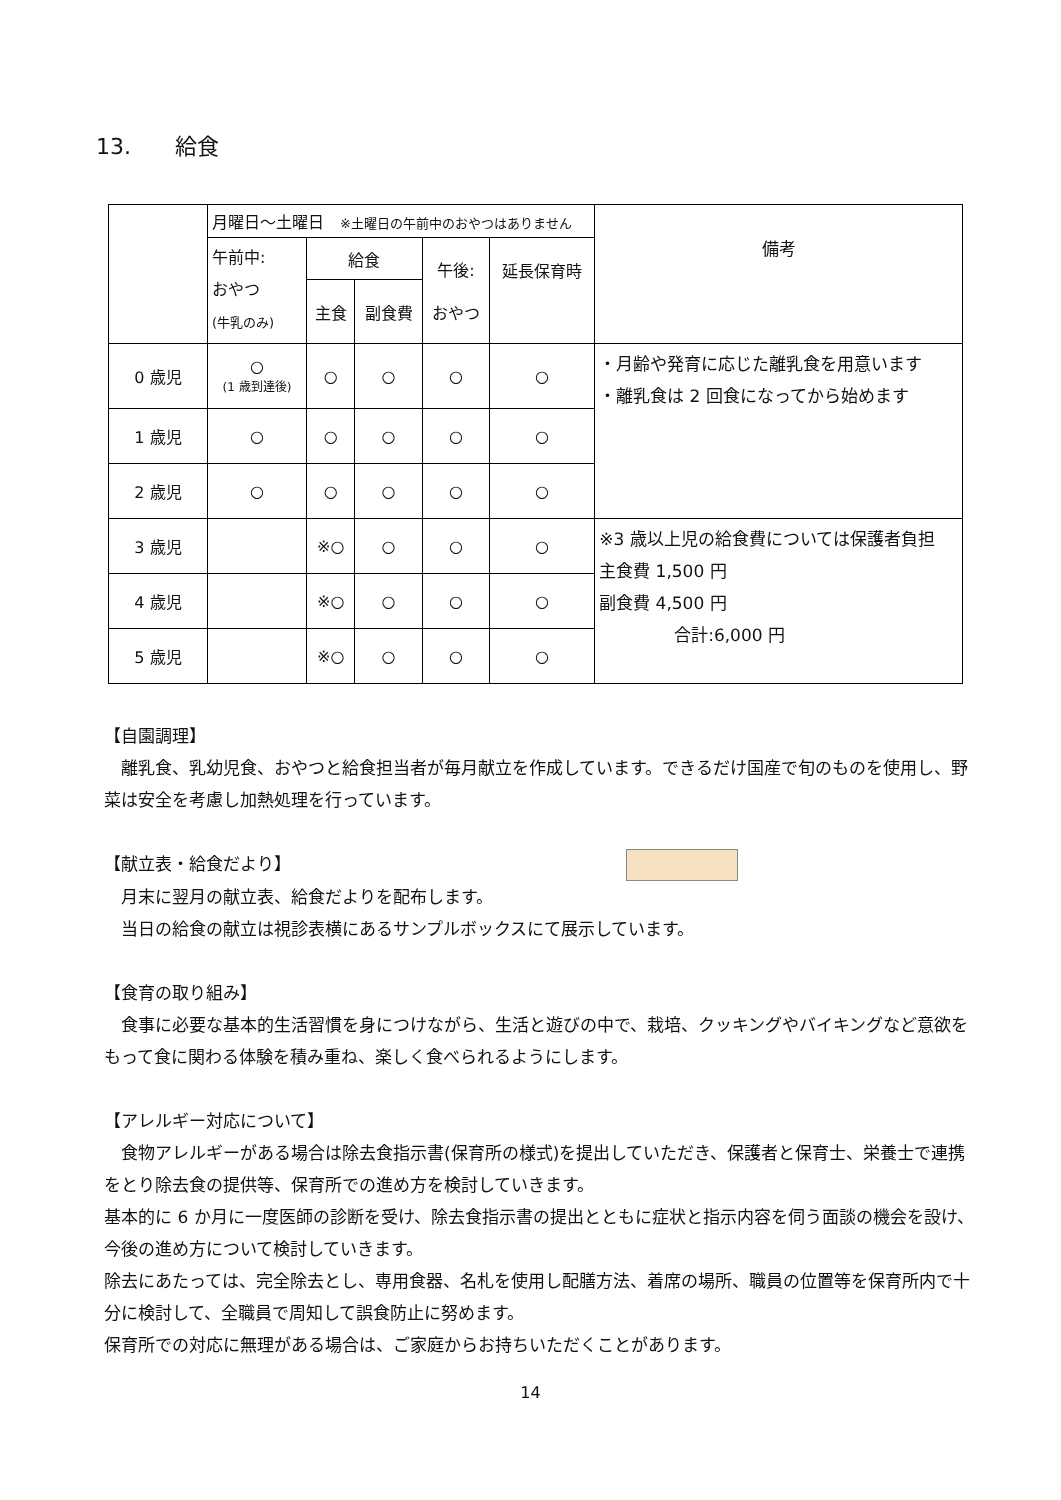13.　　給食
| | 月曜日～土曜日 ※土曜日の午前中のおやつはありません | | | | | 備考 |
| | 午前中: おやつ (牛乳のみ) | 給食 | | 午後: おやつ | 延長保育時 | |
| | | 主食 | 副食費 | | | |
| 0 歳児 | ○ (1 歳到達後) | ○ | ○ | ○ | ○ | ・月齢や発育に応じた離乳食を用意います ・離乳食は 2 回食になってから始めます |
| 1 歳児 | ○ | ○ | ○ | ○ | ○ | |
| 2 歳児 | ○ | ○ | ○ | ○ | ○ | |
| 3 歳児 | | ※○ | ○ | ○ | ○ | ※3 歳以上児の給食費については保護者負担 主食費 1,500 円 副食費 4,500 円 合計:6,000 円 |
| 4 歳児 | | ※○ | ○ | ○ | ○ | |
| 5 歳児 | | ※○ | ○ | ○ | ○ | |
【自園調理】
　離乳食、乳幼児食、おやつと給食担当者が毎月献立を作成しています。できるだけ国産で旬のものを使用し、野菜は安全を考慮し加熱処理を行っています。
【献立表・給食だより】
　月末に翌月の献立表、給食だよりを配布します。
　当日の給食の献立は視診表横にあるサンプルボックスにて展示しています。
【食育の取り組み】
　食事に必要な基本的生活習慣を身につけながら、生活と遊びの中で、栽培、クッキングやバイキングなど意欲をもって食に関わる体験を積み重ね、楽しく食べられるようにします。
【アレルギー対応について】
　食物アレルギーがある場合は除去食指示書(保育所の様式)を提出していただき、保護者と保育士、栄養士で連携をとり除去食の提供等、保育所での進め方を検討していきます。
基本的に 6 か月に一度医師の診断を受け、除去食指示書の提出とともに症状と指示内容を伺う面談の機会を設け、今後の進め方について検討していきます。
除去にあたっては、完全除去とし、専用食器、名札を使用し配膳方法、着席の場所、職員の位置等を保育所内で十分に検討して、全職員で周知して誤食防止に努めます。
保育所での対応に無理がある場合は、ご家庭からお持ちいただくことがあります。
14